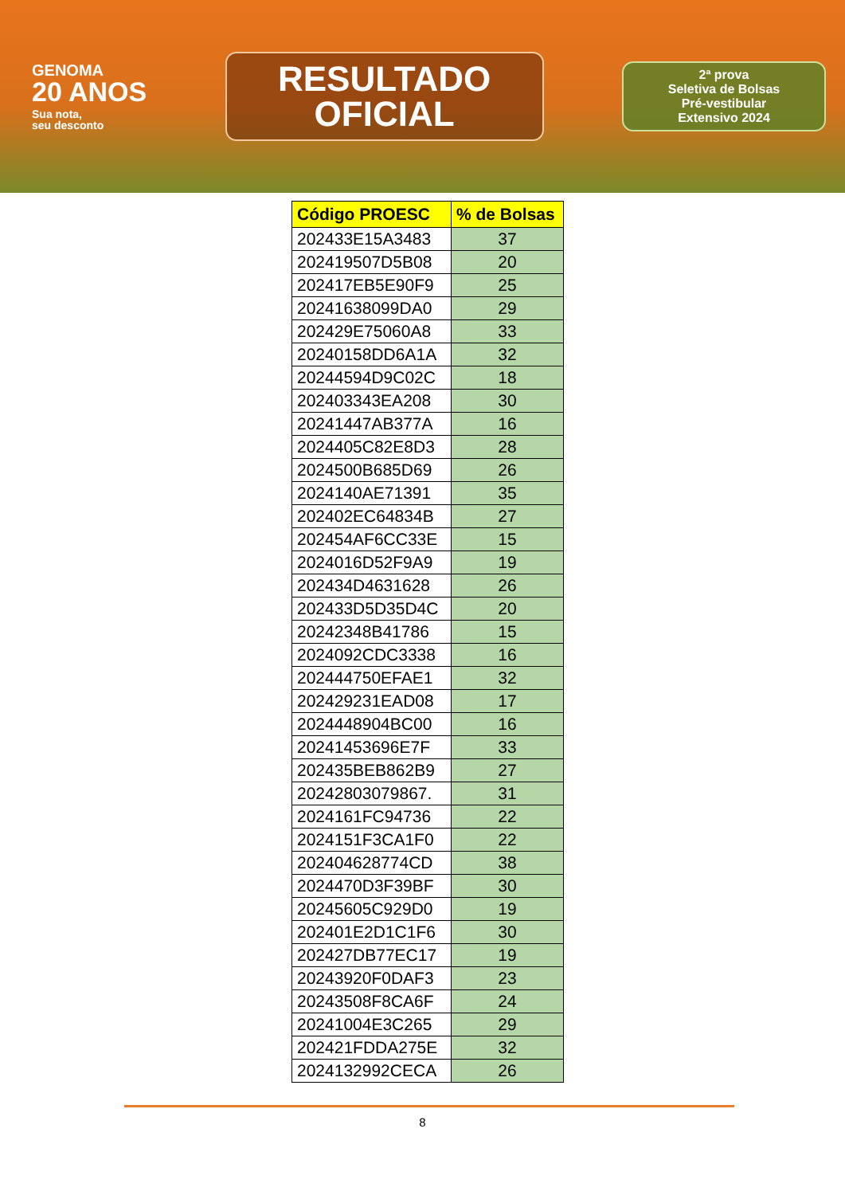GENOMA
20 ANOS
Sua nota,
seu desconto
RESULTADO
OFICIAL
2ª prova
Seletiva de Bolsas
Pré-vestibular
Extensivo 2024
| Código PROESC | % de Bolsas |
| --- | --- |
| 202433E15A3483 | 37 |
| 202419507D5B08 | 20 |
| 202417EB5E90F9 | 25 |
| 20241638099DA0 | 29 |
| 202429E75060A8 | 33 |
| 20240158DD6A1A | 32 |
| 20244594D9C02C | 18 |
| 202403343EA208 | 30 |
| 20241447AB377A | 16 |
| 2024405C82E8D3 | 28 |
| 2024500B685D69 | 26 |
| 2024140AE71391 | 35 |
| 202402EC64834B | 27 |
| 202454AF6CC33E | 15 |
| 2024016D52F9A9 | 19 |
| 202434D4631628 | 26 |
| 202433D5D35D4C | 20 |
| 20242348B41786 | 15 |
| 2024092CDC3338 | 16 |
| 202444750EFAE1 | 32 |
| 202429231EAD08 | 17 |
| 2024448904BC00 | 16 |
| 20241453696E7F | 33 |
| 202435BEB862B9 | 27 |
| 20242803079867. | 31 |
| 2024161FC94736 | 22 |
| 2024151F3CA1F0 | 22 |
| 202404628774CD | 38 |
| 2024470D3F39BF | 30 |
| 20245605C929D0 | 19 |
| 202401E2D1C1F6 | 30 |
| 202427DB77EC17 | 19 |
| 20243920F0DAF3 | 23 |
| 20243508F8CA6F | 24 |
| 20241004E3C265 | 29 |
| 202421FDDA275E | 32 |
| 2024132992CECA | 26 |
8